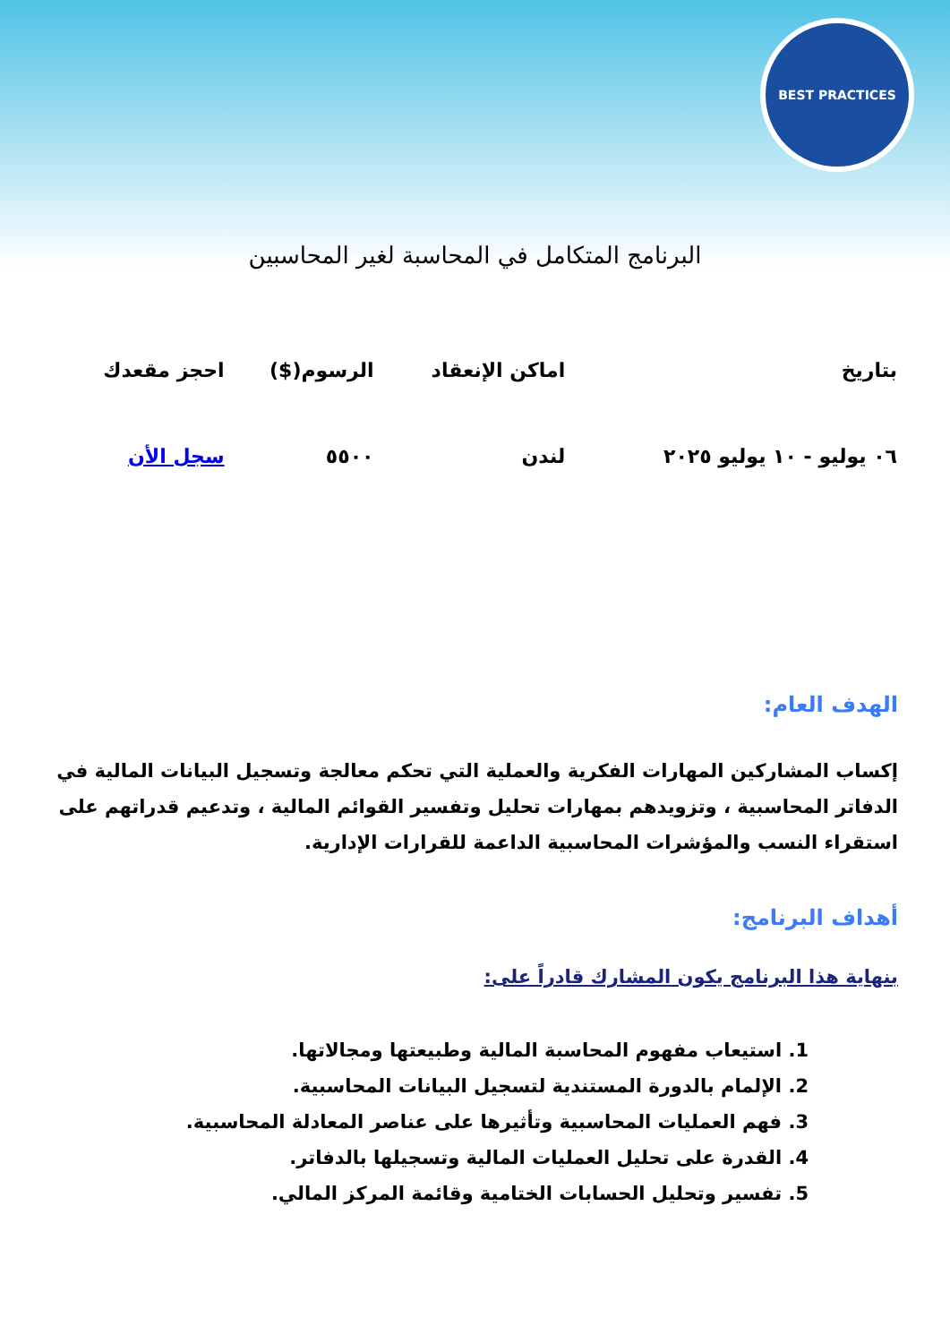BEST PRACTICES
البرنامج المتكامل في المحاسبة لغير المحاسبين
| بتاريخ | اماكن الإنعقاد | الرسوم($) | احجز مقعدك |
| --- | --- | --- | --- |
| ٠٦ يوليو - ١٠ يوليو ٢٠٢٥ | لندن | ٥٥٠٠ | سجل الأن |
الهدف العام:
إكساب المشاركين المهارات الفكرية والعملية التي تحكم معالجة وتسجيل البيانات المالية في الدفاتر المحاسبية ، وتزويدهم بمهارات تحليل وتفسير القوائم المالية ، وتدعيم قدراتهم على استقراء النسب والمؤشرات المحاسبية الداعمة للقرارات الإدارية.
أهداف البرنامج:
بنهاية هذا البرنامج يكون المشارك قادراً على:
1. استيعاب مفهوم المحاسبة المالية وطبيعتها ومجالاتها.
2. الإلمام بالدورة المستندية لتسجيل البيانات المحاسبية.
3. فهم العمليات المحاسبية وتأثيرها على عناصر المعادلة المحاسبية.
4. القدرة على تحليل العمليات المالية وتسجيلها بالدفاتر.
5. تفسير وتحليل الحسابات الختامية وقائمة المركز المالي.